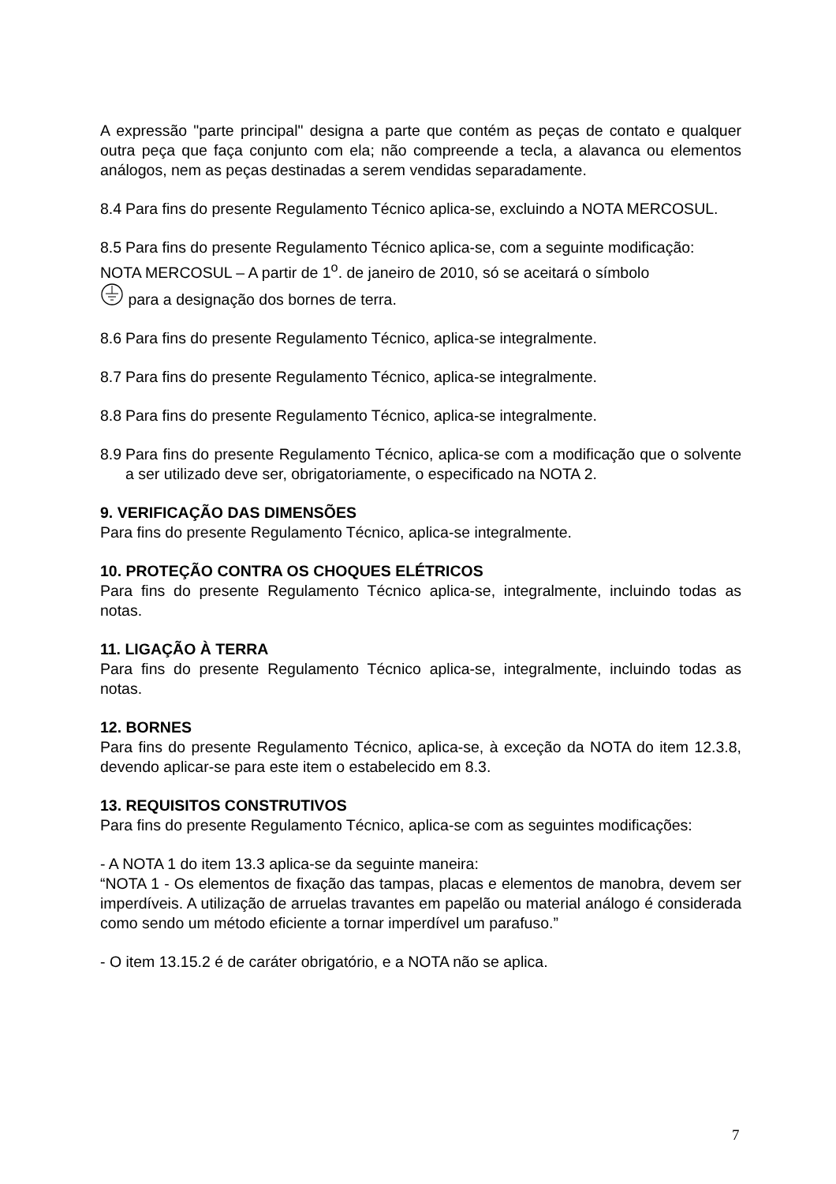A expressão "parte principal" designa a parte que contém as peças de contato e qualquer outra peça que faça conjunto com ela; não compreende a tecla, a alavanca ou elementos análogos, nem as peças destinadas a serem vendidas separadamente.
8.4 Para fins do presente Regulamento Técnico aplica-se, excluindo a NOTA MERCOSUL.
8.5 Para fins do presente Regulamento Técnico aplica-se, com a seguinte modificação:
NOTA MERCOSUL – A partir de 1<sup>o</sup>. de janeiro de 2010, só se aceitará o símbolo
para a designação dos bornes de terra.
8.6 Para fins do presente Regulamento Técnico, aplica-se integralmente.
8.7 Para fins do presente Regulamento Técnico, aplica-se integralmente.
8.8 Para fins do presente Regulamento Técnico, aplica-se integralmente.
8.9 Para fins do presente Regulamento Técnico, aplica-se com a modificação que o solvente a ser utilizado deve ser, obrigatoriamente, o especificado na NOTA 2.
9. VERIFICAÇÃO DAS DIMENSÕES
Para fins do presente Regulamento Técnico, aplica-se integralmente.
10. PROTEÇÃO CONTRA OS CHOQUES ELÉTRICOS
Para fins do presente Regulamento Técnico aplica-se, integralmente, incluindo todas as notas.
11. LIGAÇÃO À TERRA
Para fins do presente Regulamento Técnico aplica-se, integralmente, incluindo todas as notas.
12. BORNES
Para fins do presente Regulamento Técnico, aplica-se, à exceção da NOTA do item 12.3.8, devendo aplicar-se para este item o estabelecido em 8.3.
13. REQUISITOS CONSTRUTIVOS
Para fins do presente Regulamento Técnico, aplica-se com as seguintes modificações:
- A NOTA 1 do item 13.3 aplica-se da seguinte maneira:
“NOTA 1 - Os elementos de fixação das tampas, placas e elementos de manobra, devem ser imperdíveis. A utilização de arruelas travantes em papelão ou material análogo é considerada como sendo um método eficiente a tornar imperdível um parafuso.”
- O item 13.15.2 é de caráter obrigatório, e a NOTA não se aplica.
7